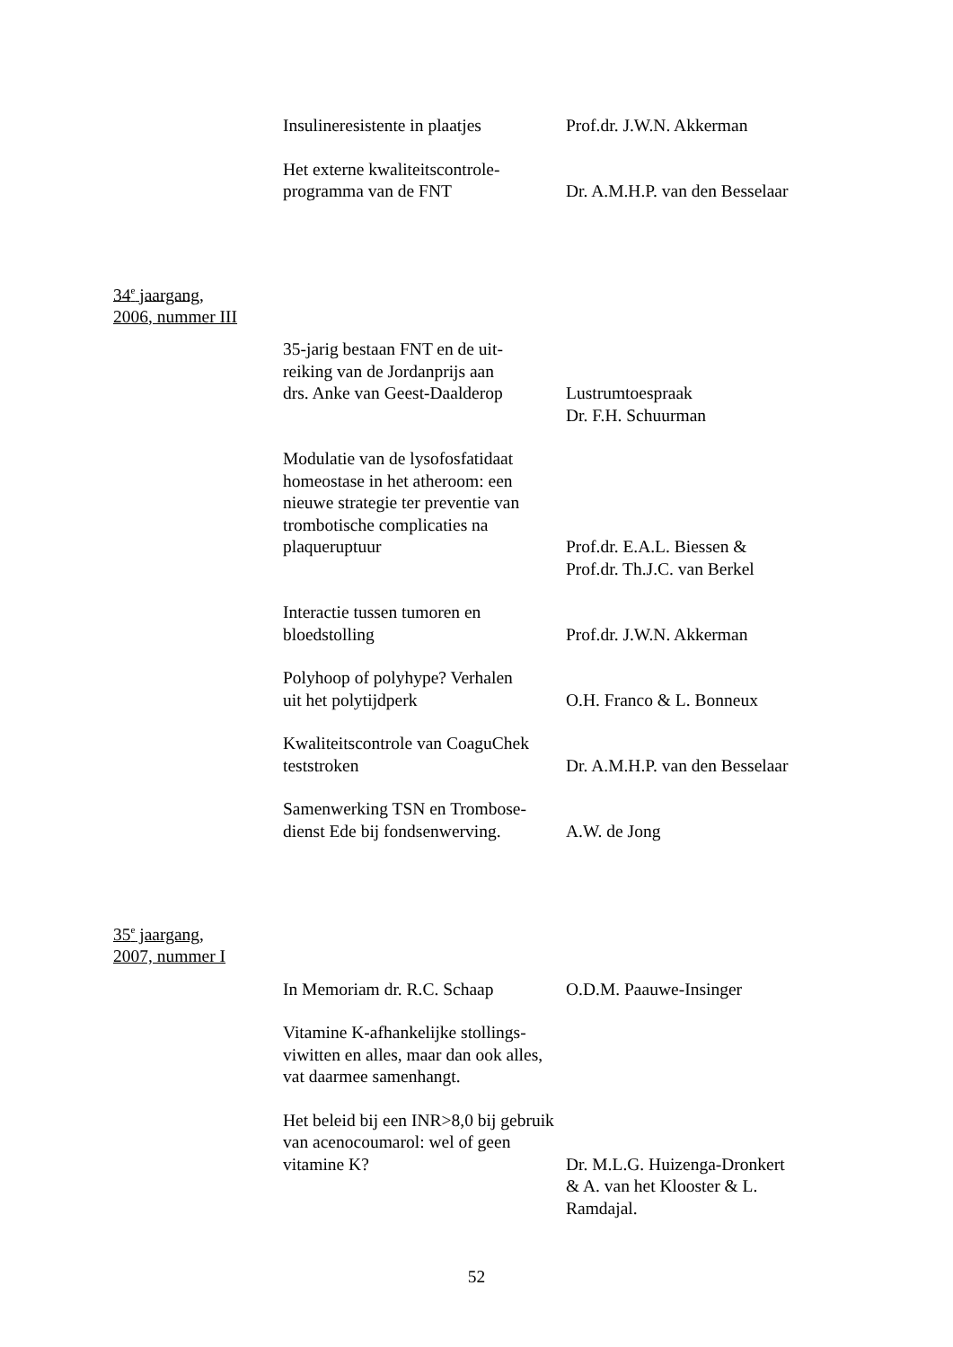Insulineresistente in plaatjes
Prof.dr. J.W.N. Akkerman
Het externe kwaliteitscontrole-
programma van de FNT
Dr. A.M.H.P. van den Besselaar
34<sup>e</sup> jaargang,
2006, nummer III
35-jarig bestaan FNT en de uit-
reiking van de Jordanprijs aan
drs. Anke van Geest-Daalderop
Lustrumtoespraak
Dr. F.H. Schuurman
Modulatie van de lysofosfatidaat homeostase in het atheroom: een nieuwe strategie ter preventie van trombotische complicaties na plaqueruptuur
Prof.dr. E.A.L. Biessen &
Prof.dr. Th.J.C. van Berkel
Interactie tussen tumoren en
bloedstolling
Prof.dr. J.W.N. Akkerman
Polyhoop of polyhype? Verhalen
uit het polytijdperk
O.H. Franco & L. Bonneux
Kwaliteitscontrole van CoaguChek
teststroken
Dr. A.M.H.P. van den Besselaar
Samenwerking TSN en Trombose-
dienst Ede bij fondsenwerving.
A.W. de Jong
35<sup>e</sup> jaargang,
2007, nummer I
In Memoriam dr. R.C. Schaap
O.D.M. Paauwe-Insinger
Vitamine K-afhankelijke stollings-
viwitten en alles, maar dan ook alles,
vat daarmee samenhangt.
Het beleid bij een INR>8,0 bij gebruik
van acenocoumarol: wel of geen
vitamine K?
Dr. M.L.G. Huizenga-Dronkert
& A. van het Klooster & L.
Ramdajal.
52